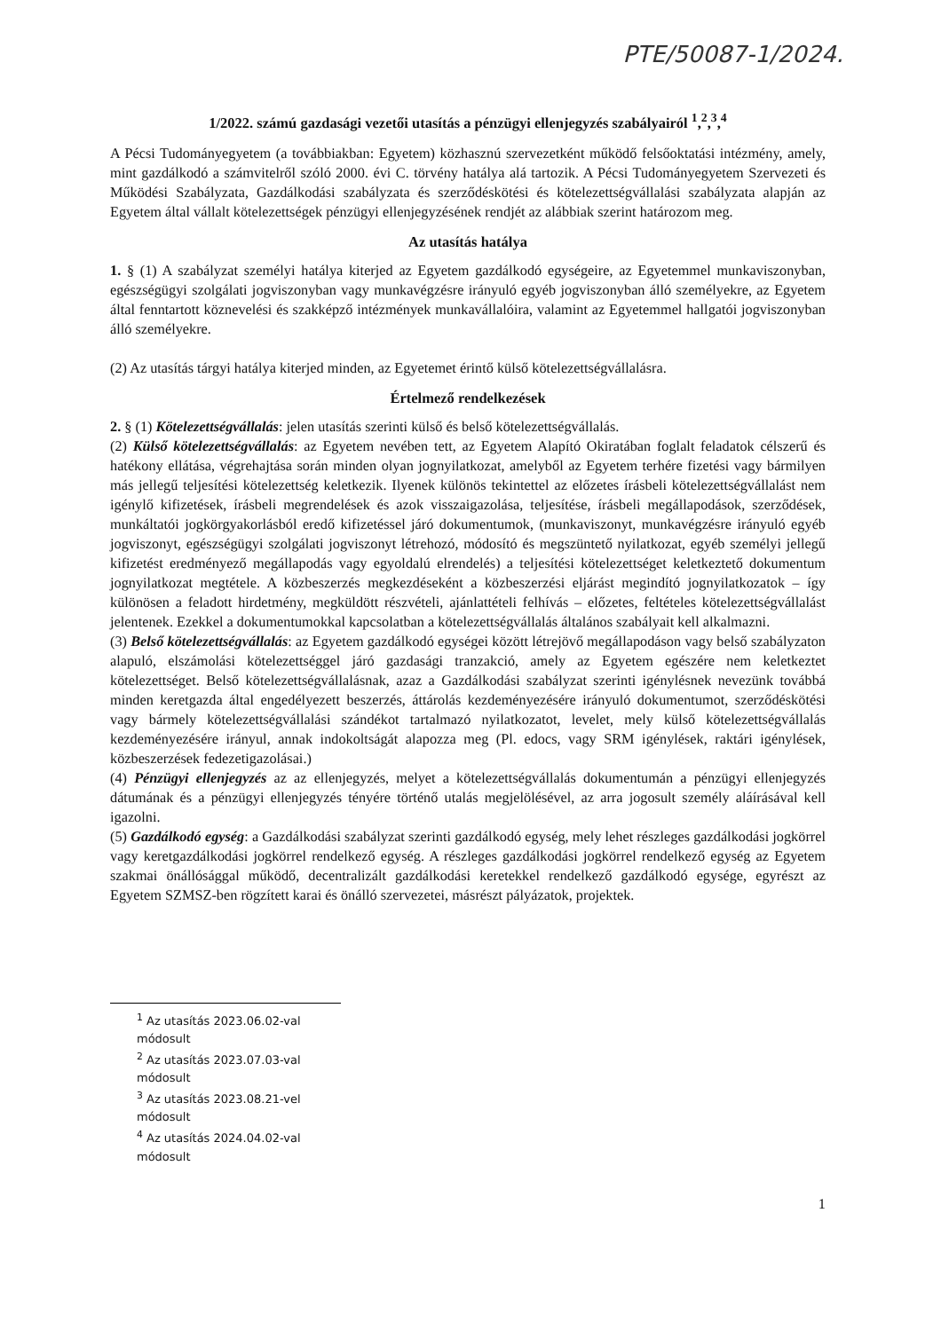PTE/50087-1/2024.
1/2022. számú gazdasági vezetői utasítás a pénzügyi ellenjegyzés szabályairól <sup>1</sup>,<sup>2</sup>,<sup>3</sup>,<sup>4</sup>
A Pécsi Tudományegyetem (a továbbiakban: Egyetem) közhasznú szervezetként működő felsőoktatási intézmény, amely, mint gazdálkodó a számvitelről szóló 2000. évi C. törvény hatálya alá tartozik. A Pécsi Tudományegyetem Szervezeti és Működési Szabályzata, Gazdálkodási szabályzata és szerződéskötési és kötelezettségvállalási szabályzata alapján az Egyetem által vállalt kötelezettségek pénzügyi ellenjegyzésének rendjét az alábbiak szerint határozom meg.
Az utasítás hatálya
1. § (1) A szabályzat személyi hatálya kiterjed az Egyetem gazdálkodó egységeire, az Egyetemmel munkaviszonyban, egészségügyi szolgálati jogviszonyban vagy munkavégzésre irányuló egyéb jogviszonyban álló személyekre, az Egyetem által fenntartott köznevelési és szakképző intézmények munkavállalóira, valamint az Egyetemmel hallgatói jogviszonyban álló személyekre.
(2) Az utasítás tárgyi hatálya kiterjed minden, az Egyetemet érintő külső kötelezettségvállalásra.
Értelmező rendelkezések
2. § (1) Kötelezettségvállalás: jelen utasítás szerinti külső és belső kötelezettségvállalás.
(2) Külső kötelezettségvállalás: az Egyetem nevében tett, az Egyetem Alapító Okiratában foglalt feladatok célszerű és hatékony ellátása, végrehajtása során minden olyan jognyilatkozat, amelyből az Egyetem terhére fizetési vagy bármilyen más jellegű teljesítési kötelezettség keletkezik. Ilyenek különös tekintettel az előzetes írásbeli kötelezettségvállalást nem igénylő kifizetések, írásbeli megrendelések és azok visszaigazolása, teljesítése, írásbeli megállapodások, szerződések, munkáltatói jogkörgyakorlásból eredő kifizetéssel járó dokumentumok, (munkaviszonyt, munkavégzésre irányuló egyéb jogviszonyt, egészségügyi szolgálati jogviszonyt létrehozó, módosító és megszüntető nyilatkozat, egyéb személyi jellegű kifizetést eredményező megállapodás vagy egyoldalú elrendelés) a teljesítési kötelezettséget keletkeztető dokumentum jognyilatkozat megtétele. A közbeszerzés megkezdéseként a közbeszerzési eljárást megindító jognyilatkozatok – így különösen a feladott hirdetmény, megküldött részvételi, ajánlattételi felhívás – előzetes, feltételes kötelezettségvállalást jelentenek. Ezekkel a dokumentumokkal kapcsolatban a kötelezettségvállalás általános szabályait kell alkalmazni.
(3) Belső kötelezettségvállalás: az Egyetem gazdálkodó egységei között létrejövő megállapodáson vagy belső szabályzaton alapuló, elszámolási kötelezettséggel járó gazdasági tranzakció, amely az Egyetem egészére nem keletkeztet kötelezettséget. Belső kötelezettségvállalásnak, azaz a Gazdálkodási szabályzat szerinti igénylésnek nevezünk továbbá minden keretgazda által engedélyezett beszerzés, áttárolás kezdeményezésére irányuló dokumentumot, szerződéskötési vagy bármely kötelezettségvállalási szándékot tartalmazó nyilatkozatot, levelet, mely külső kötelezettségvállalás kezdeményezésére irányul, annak indokoltságát alapozza meg (Pl. edocs, vagy SRM igénylések, raktári igénylések, közbeszerzések fedezetigazolásai.)
(4) Pénzügyi ellenjegyzés az az ellenjegyzés, melyet a kötelezettségvállalás dokumentumán a pénzügyi ellenjegyzés dátumának és a pénzügyi ellenjegyzés tényére történő utalás megjelölésével, az arra jogosult személy aláírásával kell igazolni.
(5) Gazdálkodó egység: a Gazdálkodási szabályzat szerinti gazdálkodó egység, mely lehet részleges gazdálkodási jogkörrel vagy keretgazdálkodási jogkörrel rendelkező egység. A részleges gazdálkodási jogkörrel rendelkező egység az Egyetem szakmai önállósággal működő, decentralizált gazdálkodási keretekkel rendelkező gazdálkodó egysége, egyrészt az Egyetem SZMSZ-ben rögzített karai és önálló szervezetei, másrészt pályázatok, projektek.
<sup>1</sup> Az utasítás 2023.06.02-val módosult
<sup>2</sup> Az utasítás 2023.07.03-val módosult
<sup>3</sup> Az utasítás 2023.08.21-vel módosult
<sup>4</sup> Az utasítás 2024.04.02-val módosult
1